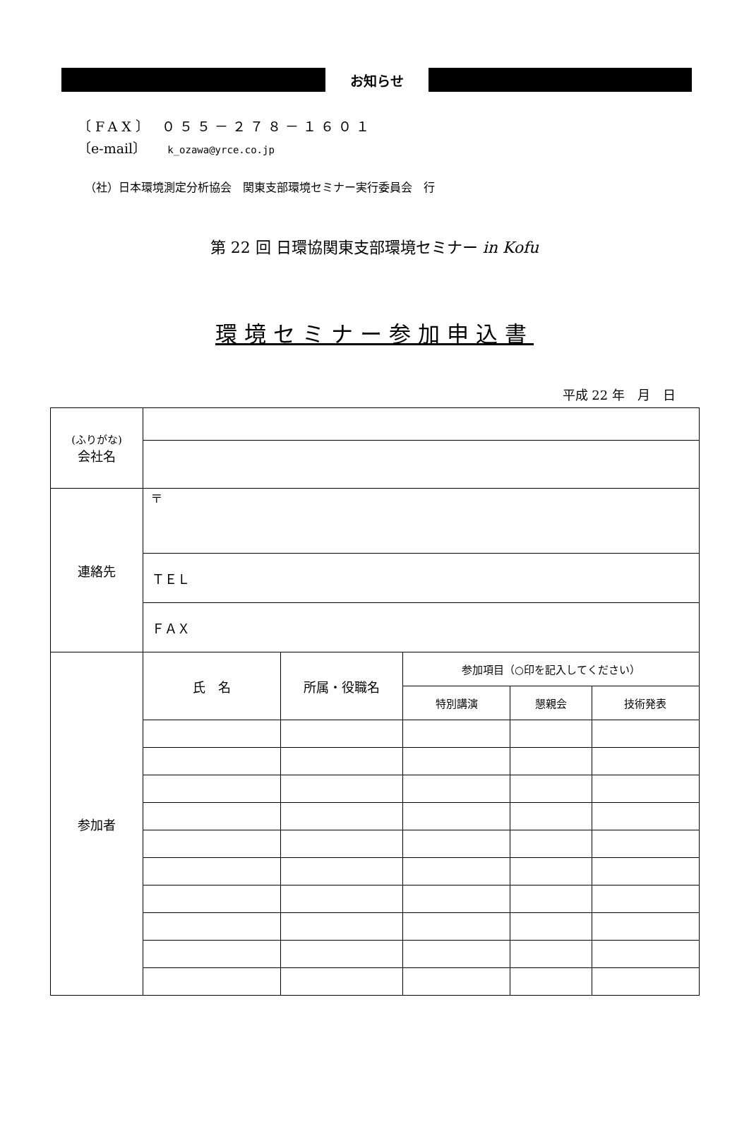お知らせ
〔FAX〕 ０５５－２７８－１６０１
〔e-mail〕 k_ozawa@yrce.co.jp
（社）日本環境測定分析協会　関東支部環境セミナー実行委員会　行
第 22 回 日環協関東支部環境セミナー in Kofu
環境セミナー参加申込書
平成 22 年　月　日
| (ふりがな) 会社名 | | | | | |
| 連絡先 | 〒 | | | | |
| | ＴＥＬ | | | | |
| | ＦＡＸ | | | | |
| 参加者 | 氏 名 | 所属・役職名 | 参加項目（○印を記入してください） | | |
| | | | 特別講演 | 懇親会 | 技術発表 |